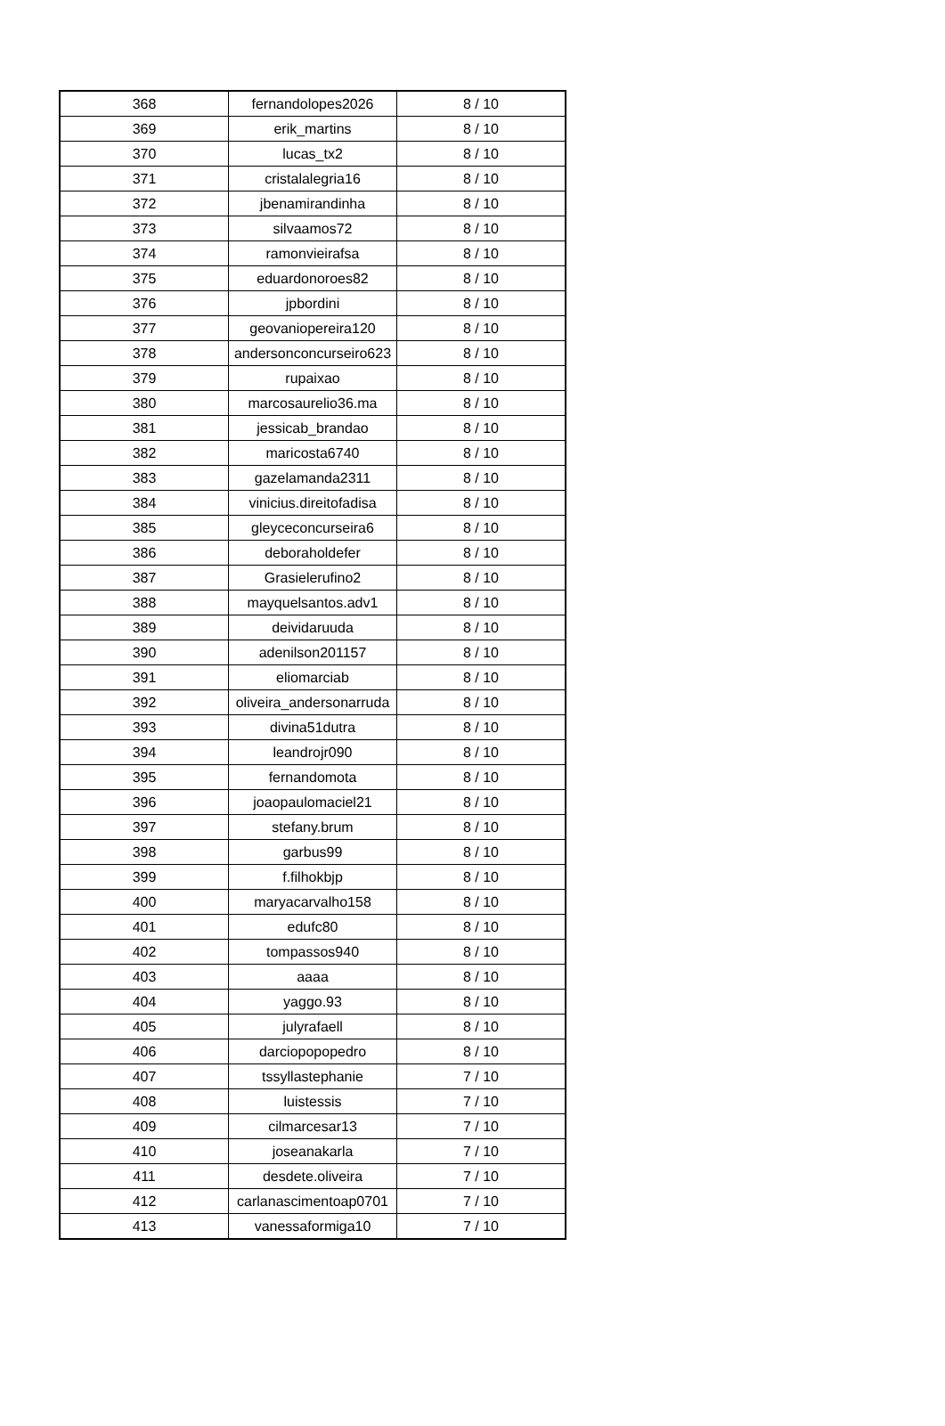| 368 | fernandolopes2026 | 8 / 10 |
| 369 | erik_martins | 8 / 10 |
| 370 | lucas_tx2 | 8 / 10 |
| 371 | cristalalegria16 | 8 / 10 |
| 372 | jbenamirandinha | 8 / 10 |
| 373 | silvaamos72 | 8 / 10 |
| 374 | ramonvieirafsa | 8 / 10 |
| 375 | eduardonoroes82 | 8 / 10 |
| 376 | jpbordini | 8 / 10 |
| 377 | geovaniopereira120 | 8 / 10 |
| 378 | andersonconcurseiro623 | 8 / 10 |
| 379 | rupaixao | 8 / 10 |
| 380 | marcosaurelio36.ma | 8 / 10 |
| 381 | jessicab_brandao | 8 / 10 |
| 382 | maricosta6740 | 8 / 10 |
| 383 | gazelamanda2311 | 8 / 10 |
| 384 | vinicius.direitofadisa | 8 / 10 |
| 385 | gleyceconcurseira6 | 8 / 10 |
| 386 | deboraholdefer | 8 / 10 |
| 387 | Grasielerufino2 | 8 / 10 |
| 388 | mayquelsantos.adv1 | 8 / 10 |
| 389 | deividaruuda | 8 / 10 |
| 390 | adenilson201157 | 8 / 10 |
| 391 | eliomarciab | 8 / 10 |
| 392 | oliveira_andersonarruda | 8 / 10 |
| 393 | divina51dutra | 8 / 10 |
| 394 | leandrojr090 | 8 / 10 |
| 395 | fernandomota | 8 / 10 |
| 396 | joaopaulomaciel21 | 8 / 10 |
| 397 | stefany.brum | 8 / 10 |
| 398 | garbus99 | 8 / 10 |
| 399 | f.filhokbjp | 8 / 10 |
| 400 | maryacarvalho158 | 8 / 10 |
| 401 | edufc80 | 8 / 10 |
| 402 | tompassos940 | 8 / 10 |
| 403 | aaaa | 8 / 10 |
| 404 | yaggo.93 | 8 / 10 |
| 405 | julyrafaell | 8 / 10 |
| 406 | darciopopopedro | 8 / 10 |
| 407 | tssyllastephanie | 7 / 10 |
| 408 | luistessis | 7 / 10 |
| 409 | cilmarcesar13 | 7 / 10 |
| 410 | joseanakarla | 7 / 10 |
| 411 | desdete.oliveira | 7 / 10 |
| 412 | carlanascimentoap0701 | 7 / 10 |
| 413 | vanessaformiga10 | 7 / 10 |